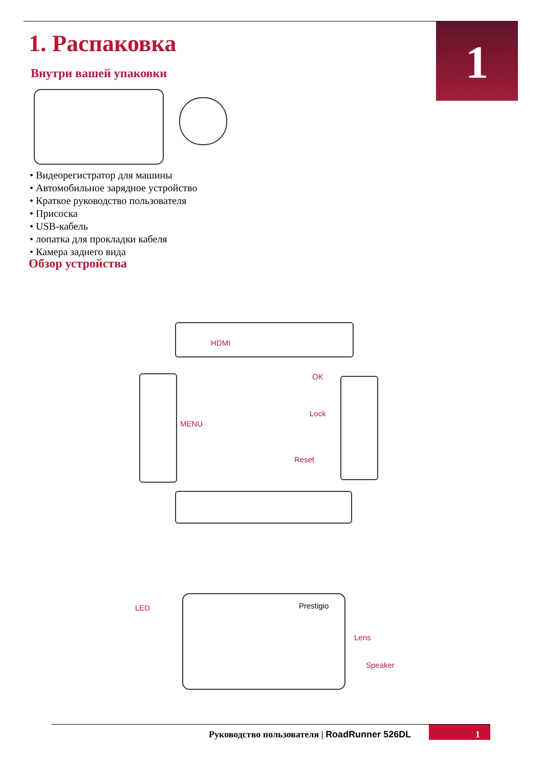1
1. Распаковка
Внутри вашей упаковки
• Видеорегистратор для машины
• Автомобильное зарядное устройство
• Краткое руководство пользователя
• Присоска
• USB-кабель
• лопатка для прокладки кабеля
• Камера заднего вида
Обзор устройства
HDMI
MENU
OK
Lock
Reset
LED Prestigio
Lens
Speaker
1
Руководство пользователя | RoadRunner 526DL